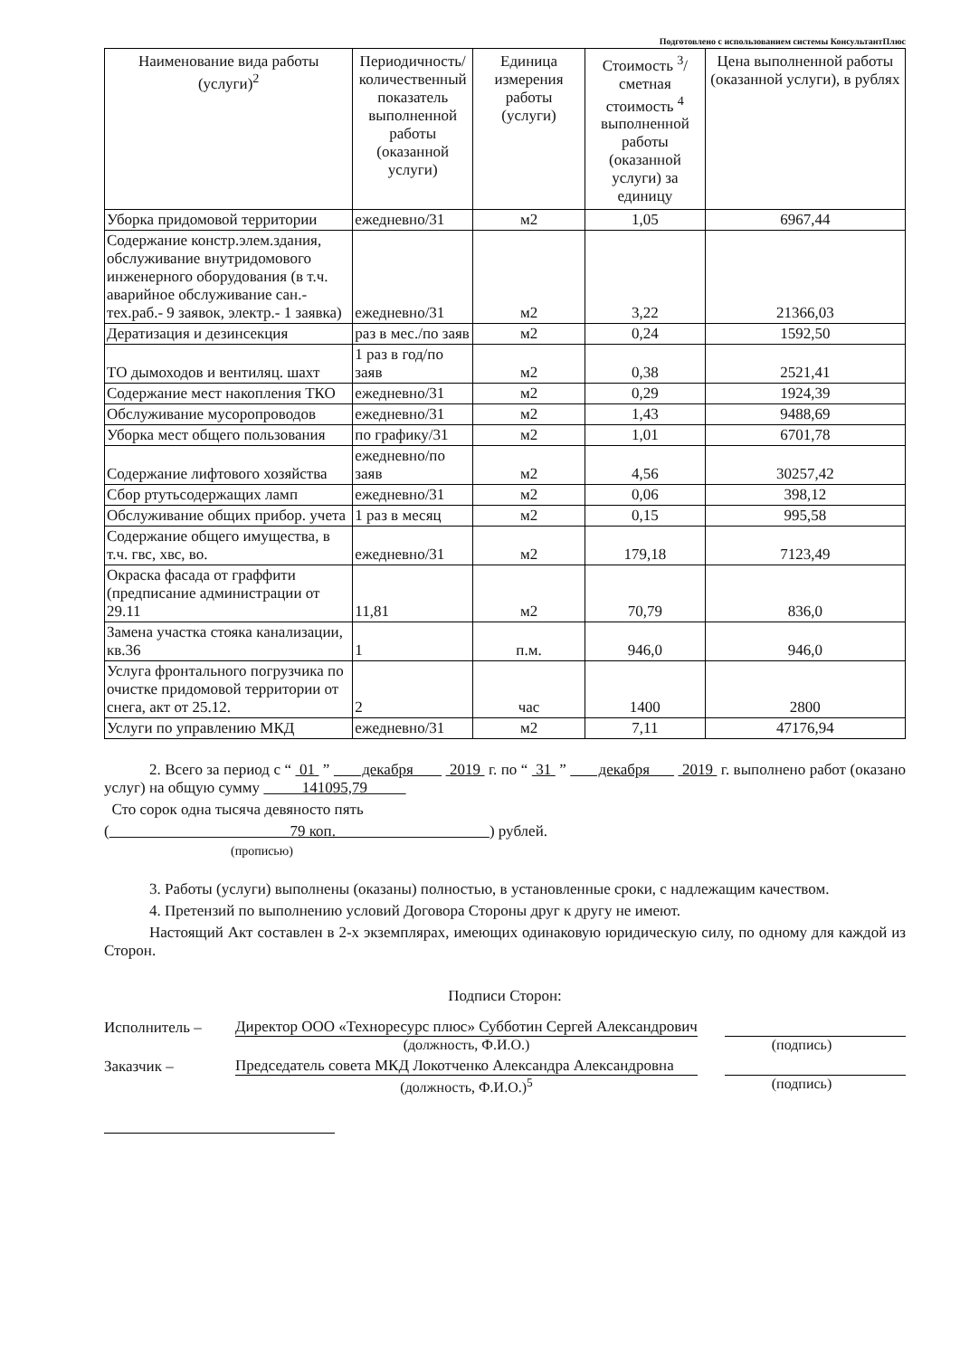Подготовлено с использованием системы КонсультантПлюс
| Наименование вида работы (услуги)<sup>2</sup> | Периодичность/ количественный показатель выполненной работы (оказанной услуги) | Единица измерения работы (услуги) | Стоимость <sup>3</sup>/ сметная стоимость <sup>4</sup> выполненной работы (оказанной услуги) за единицу | Цена выполненной работы (оказанной услуги), в рублях |
| --- | --- | --- | --- | --- |
| Уборка придомовой территории | ежедневно/31 | м2 | 1,05 | 6967,44 |
| Содержание констр.элем.здания, обслуживание внутридомового инженерного оборудования (в т.ч. аварийное обслуживание сан.-тех.раб.- 9 заявок, электр.- 1 заявка) | ежедневно/31 | м2 | 3,22 | 21366,03 |
| Дератизация и дезинсекция | раз в мес./по заяв | м2 | 0,24 | 1592,50 |
| ТО дымоходов и вентиляц. шахт | 1 раз в год/по заяв | м2 | 0,38 | 2521,41 |
| Содержание мест накопления ТКО | ежедневно/31 | м2 | 0,29 | 1924,39 |
| Обслуживание мусоропроводов | ежедневно/31 | м2 | 1,43 | 9488,69 |
| Уборка мест общего пользования | по графику/31 | м2 | 1,01 | 6701,78 |
| Содержание лифтового хозяйства | ежедневно/по заяв | м2 | 4,56 | 30257,42 |
| Сбор ртутьсодержащих ламп | ежедневно/31 | м2 | 0,06 | 398,12 |
| Обслуживание общих прибор. учета | 1 раз в месяц | м2 | 0,15 | 995,58 |
| Содержание общего имущества, в т.ч. гвс, хвс, во. | ежедневно/31 | м2 | 179,18 | 7123,49 |
| Окраска фасада от граффити (предписание администрации от 29.11 | 11,81 | м2 | 70,79 | 836,0 |
| Замена участка стояка канализации, кв.36 | 1 | п.м. | 946,0 | 946,0 |
| Услуга фронтального погрузчика по очистке придомовой территории от снега, акт от 25.12. | 2 | час | 1400 | 2800 |
| Услуги по управлению МКД | ежедневно/31 | м2 | 7,11 | 47176,94 |
2. Всего за период с “ 01 ” декабря 2019 г. по “ 31 ” декабря 2019 г. выполнено работ (оказано услуг) на общую сумму 141095,79
Сто сорок одна тысяча девяносто пять
( 79 коп. ) рублей.
(прописью)
3. Работы (услуги) выполнены (оказаны) полностью, в установленные сроки, с надлежащим качеством.
4. Претензий по выполнению условий Договора Стороны друг к другу не имеют.
Настоящий Акт составлен в 2-х экземплярах, имеющих одинаковую юридическую силу, по одному для каждой из Сторон.
Подписи Сторон:
Исполнитель – Директор ООО «Техноресурс плюс» Субботин Сергей Александрович
(должность, Ф.И.О.) (подпись)
Заказчик – Председатель совета МКД Локотченко Александра Александровна
(должность, Ф.И.О.)<sup>5</sup> (подпись)